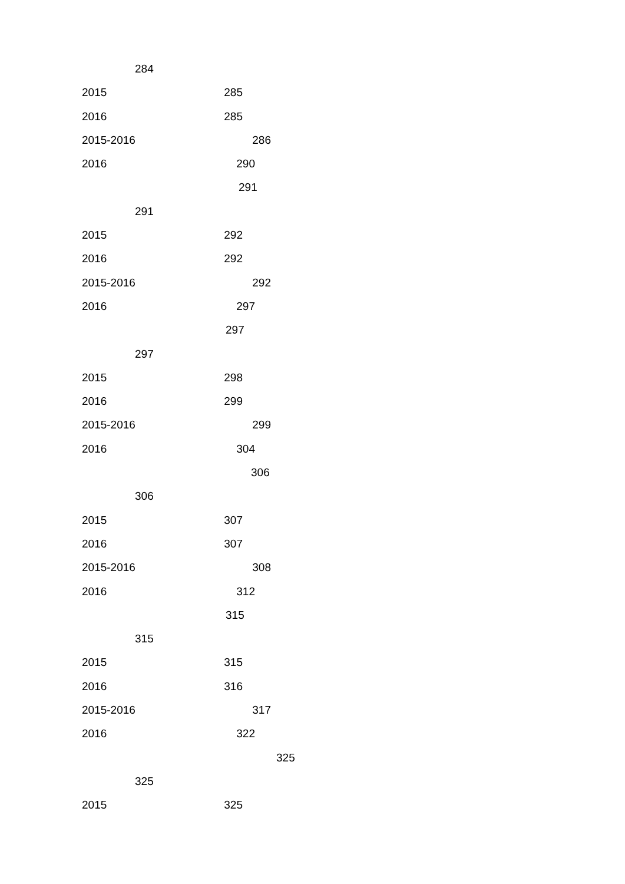284
2015 285
2016 285
2015-2016 286
2016 290
291
291
2015 292
2016 292
2015-2016 292
2016 297
297
297
2015 298
2016 299
2015-2016 299
2016 304
306
306
2015 307
2016 307
2015-2016 308
2016 312
315
315
2015 315
2016 316
2015-2016 317
2016 322
325
325
2015 325